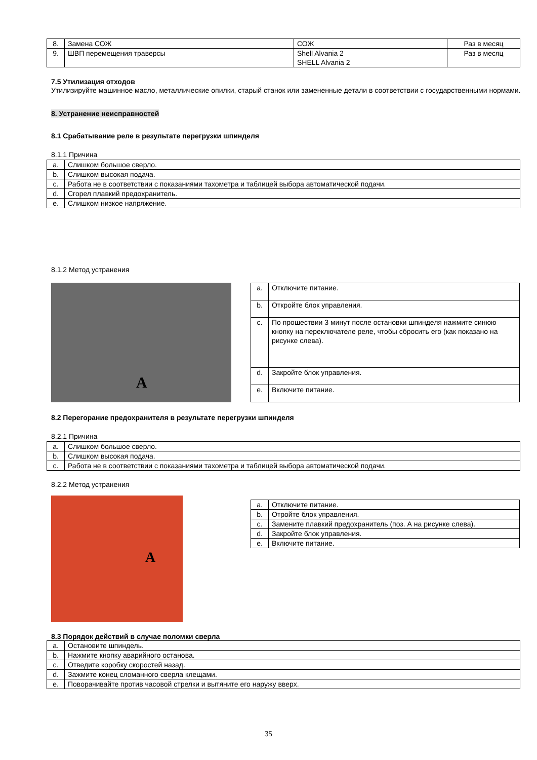| 8. | Замена СОЖ | СОЖ | Раз в месяц |
| 9. | ШВП перемещения траверсы | Shell Alvania 2 SHELL Alvania 2 | Раз в месяц |
7.5 Утилизация отходов
Утилизируйте машинное масло, металлические опилки, старый станок или замененные детали в соответствии с государственными нормами.
8. Устранение неисправностей
8.1 Срабатывание реле в результате перегрузки шпинделя
8.1.1 Причина
| a. | Слишком большое сверло. |
| b. | Слишком высокая подача. |
| c. | Работа не в соответствии с показаниями тахометра и таблицей выбора автоматической подачи. |
| d. | Сгорел плавкий предохранитель. |
| e. | Слишком низкое напряжение. |
8.1.2 Метод устранения
A
| a. | Отключите питание. |
| b. | Откройте блок управления. |
| c. | По прошествии 3 минут после остановки шпинделя нажмите синюю кнопку на переключателе реле, чтобы сбросить его (как показано на рисунке слева). |
| d. | Закройте блок управления. |
| e. | Включите питание. |
8.2 Перегорание предохранителя в результате перегрузки шпинделя
8.2.1 Причина
| a. | Слишком большое сверло. |
| b. | Слишком высокая подача. |
| c. | Работа не в соответствии с показаниями тахометра и таблицей выбора автоматической подачи. |
8.2.2 Метод устранения
A
| a. | Отключите питание. |
| b. | Отройте блок управления. |
| c. | Замените плавкий предохранитель (поз. А на рисунке слева). |
| d. | Закройте блок управления. |
| e. | Включите питание. |
8.3 Порядок действий в случае поломки сверла
| a. | Остановите шпиндель. |
| b. | Нажмите кнопку аварийного останова. |
| c. | Отведите коробку скоростей назад. |
| d. | Зажмите конец сломанного сверла клещами. |
| e. | Поворачивайте против часовой стрелки и вытяните его наружу вверх. |
35